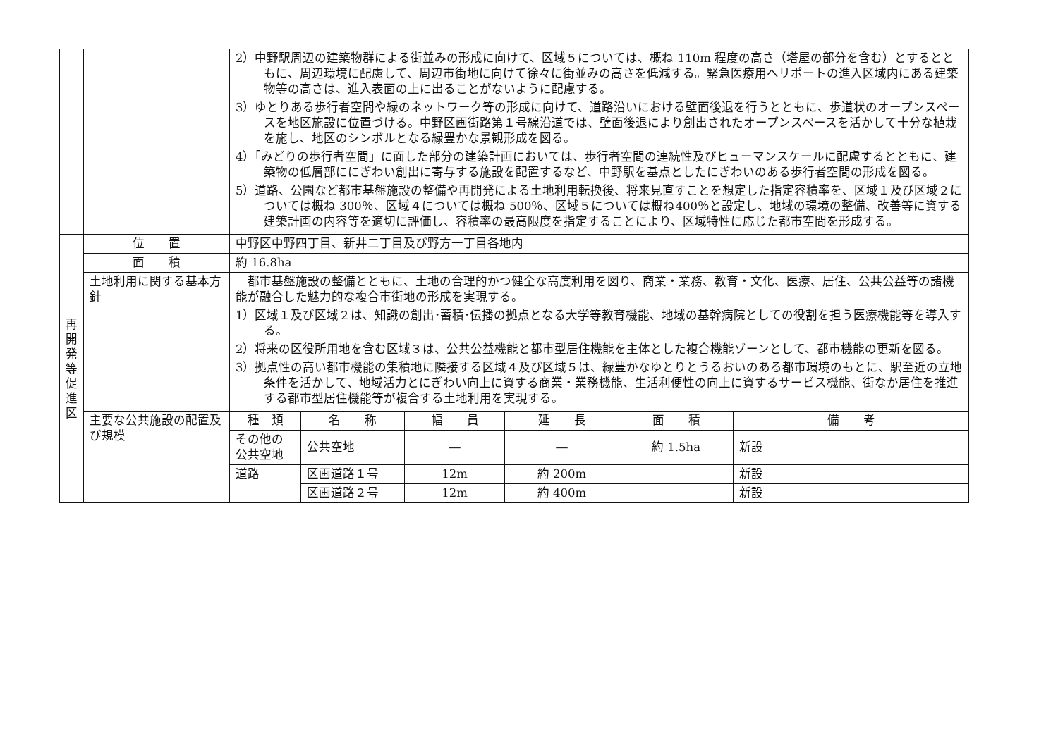| | | 2）中野駅周辺の建築物群による街並みの形成に向けて、区域５については、概ね 110m 程度の高さ（塔屋の部分を含む）とするとともに、周辺環境に配慮して、周辺市街地に向けて徐々に街並みの高さを低減する。緊急医療用ヘリポートの進入区域内にある建築物等の高さは、進入表面の上に出ることがないように配慮する。 3）ゆとりある歩行者空間や緑のネットワーク等の形成に向けて、道路沿いにおける壁面後退を行うとともに、歩道状のオープンスペースを地区施設に位置づける。中野区画街路第１号線沿道では、壁面後退により創出されたオープンスペースを活かして十分な植栽を施し、地区のシンボルとなる緑豊かな景観形成を図る。 4）「みどりの歩行者空間」に面した部分の建築計画においては、歩行者空間の連続性及びヒューマンスケールに配慮するとともに、建築物の低層部ににぎわい創出に寄与する施設を配置するなど、中野駅を基点としたにぎわいのある歩行者空間の形成を図る。 5）道路、公園など都市基盤施設の整備や再開発による土地利用転換後、将来見直すことを想定した指定容積率を、区域１及び区域２については概ね 300％、区域４については概ね 500％、区域５については概ね400％と設定し、地域の環境の整備、改善等に資する建築計画の内容等を適切に評価し、容積率の最高限度を指定することにより、区域特性に応じた都市空間を形成する。 |
| 再 開 発 等 促 進 区 | 位 置 | 中野区中野四丁目、新井二丁目及び野方一丁目各地内 |
| | 面 積 | 約 16.8ha |
| | 土地利用に関する基本方針 | 都市基盤施設の整備とともに、土地の合理的かつ健全な高度利用を図り、商業・業務、教育・文化、医療、居住、公共公益等の諸機能が融合した魅力的な複合市街地の形成を実現する。 1）区域１及び区域２は、知識の創出･蓄積･伝播の拠点となる大学等教育機能、地域の基幹病院としての役割を担う医療機能等を導入する。 2）将来の区役所用地を含む区域３は、公共公益機能と都市型居住機能を主体とした複合機能ゾーンとして、都市機能の更新を図る。 3）拠点性の高い都市機能の集積地に隣接する区域４及び区域５は、緑豊かなゆとりとうるおいのある都市環境のもとに、駅至近の立地条件を活かして、地域活力とにぎわい向上に資する商業・業務機能、生活利便性の向上に資するサービス機能、街なか居住を推進する都市型居住機能等が複合する土地利用を実現する。 |
| | 主要な公共施設の配置及び規模 | / 種 類 / 名 称 / 幅 員 / 延 長 / 面 積 / 備 考 / / --- / --- / --- / --- / --- / --- / / その他の公共空地 / 公共空地 / ― / ― / 約 1.5ha / 新設 / / 道路 / 区画道路１号 / 12m / 約 200m / / 新設 / / / 区画道路２号 / 12m / 約 400m / / 新設 / |